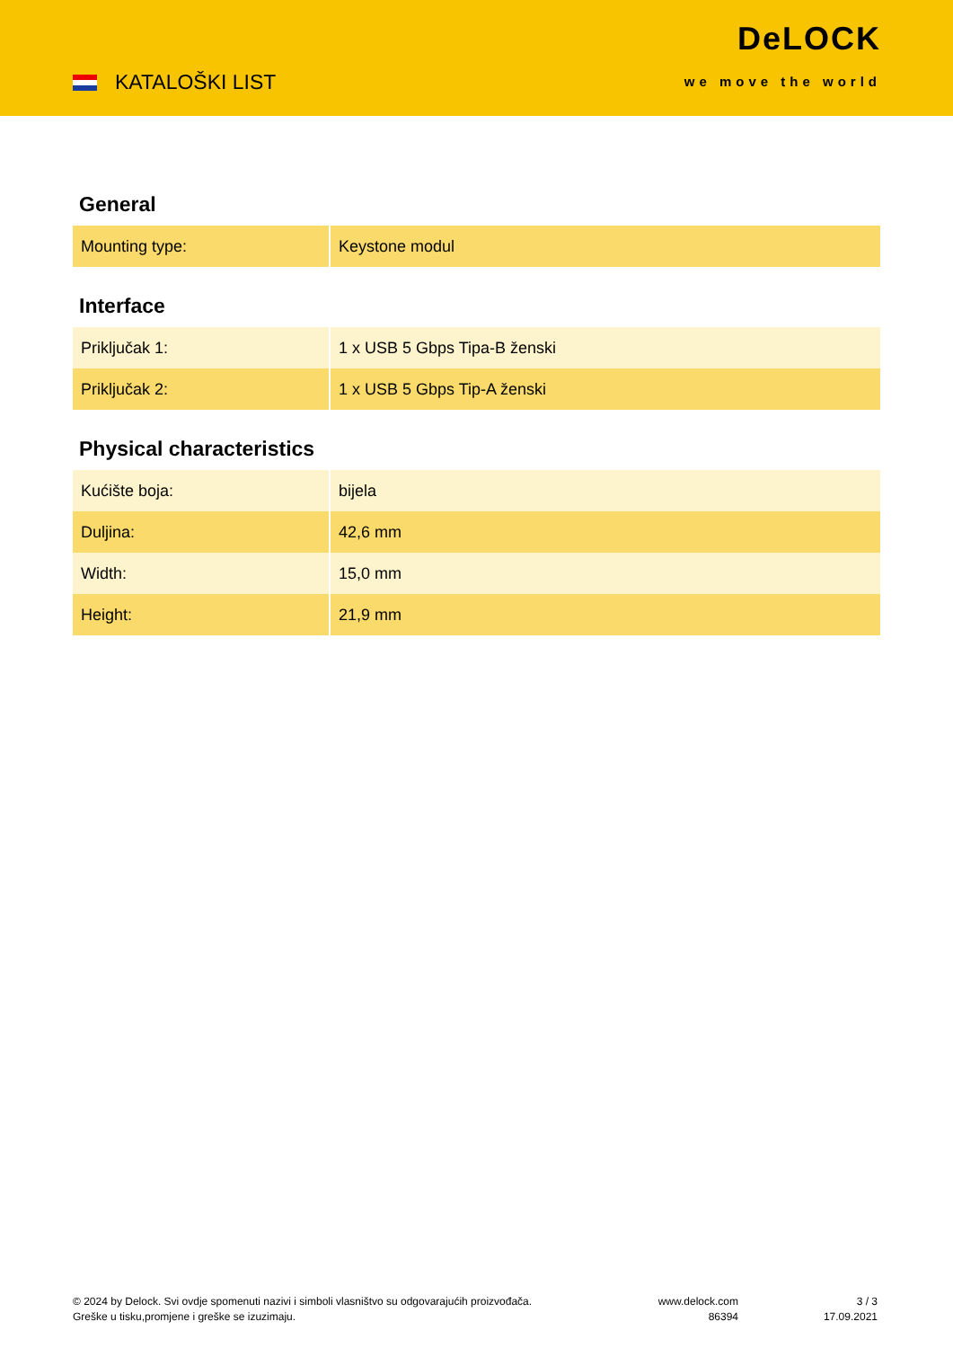KATALOŠKI LIST
DeLOCK
we move the world
General
| Mounting type: | Keystone modul |
Interface
| Priključak 1: | 1 x USB 5 Gbps Tipa-B ženski |
| Priključak 2: | 1 x USB 5 Gbps Tip-A ženski |
Physical characteristics
| Kućište boja: | bijela |
| Duljina: | 42,6 mm |
| Width: | 15,0 mm |
| Height: | 21,9 mm |
© 2024 by Delock. Svi ovdje spomenuti nazivi i simboli vlasništvo su odgovarajućih proizvođača.
Greške u tisku,promjene i greške se izuzimaju.
www.delock.com
86394
3 / 3
17.09.2021